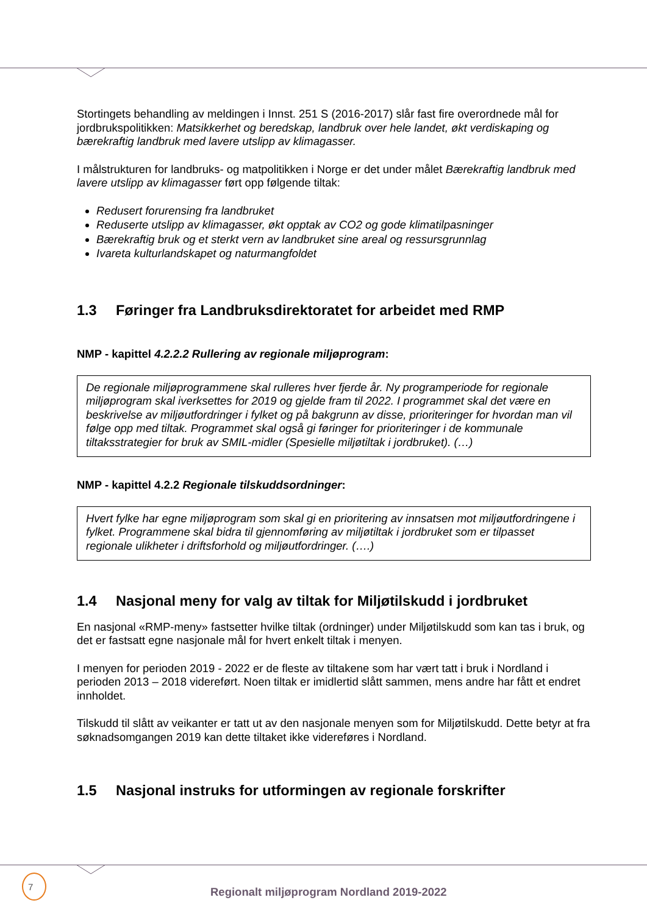Stortingets behandling av meldingen i Innst. 251 S (2016-2017) slår fast fire overordnede mål for jordbrukspolitikken: Matsikkerhet og beredskap, landbruk over hele landet, økt verdiskaping og bærekraftig landbruk med lavere utslipp av klimagasser.
I målstrukturen for landbruks- og matpolitikken i Norge er det under målet Bærekraftig landbruk med lavere utslipp av klimagasser ført opp følgende tiltak:
Redusert forurensing fra landbruket
Reduserte utslipp av klimagasser, økt opptak av CO2 og gode klimatilpasninger
Bærekraftig bruk og et sterkt vern av landbruket sine areal og ressursgrunnlag
Ivareta kulturlandskapet og naturmangfoldet
1.3 Føringer fra Landbruksdirektoratet for arbeidet med RMP
NMP - kapittel 4.2.2.2 Rullering av regionale miljøprogram:
De regionale miljøprogrammene skal rulleres hver fjerde år. Ny programperiode for regionale miljøprogram skal iverksettes for 2019 og gjelde fram til 2022. I programmet skal det være en beskrivelse av miljøutfordringer i fylket og på bakgrunn av disse, prioriteringer for hvordan man vil følge opp med tiltak. Programmet skal også gi føringer for prioriteringer i de kommunale tiltaksstrategier for bruk av SMIL-midler (Spesielle miljøtiltak i jordbruket). (…)
NMP - kapittel 4.2.2 Regionale tilskuddsordninger:
Hvert fylke har egne miljøprogram som skal gi en prioritering av innsatsen mot miljøutfordringene i fylket. Programmene skal bidra til gjennomføring av miljøtiltak i jordbruket som er tilpasset regionale ulikheter i driftsforhold og miljøutfordringer. (….)
1.4 Nasjonal meny for valg av tiltak for Miljøtilskudd i jordbruket
En nasjonal «RMP-meny» fastsetter hvilke tiltak (ordninger) under Miljøtilskudd som kan tas i bruk, og det er fastsatt egne nasjonale mål for hvert enkelt tiltak i menyen.
I menyen for perioden 2019 - 2022 er de fleste av tiltakene som har vært tatt i bruk i Nordland i perioden 2013 – 2018 videreført. Noen tiltak er imidlertid slått sammen, mens andre har fått et endret innholdet.
Tilskudd til slått av veikanter er tatt ut av den nasjonale menyen som for Miljøtilskudd. Dette betyr at fra søknadsomgangen 2019 kan dette tiltaket ikke videreføres i Nordland.
1.5 Nasjonal instruks for utformingen av regionale forskrifter
7
Regionalt miljøprogram Nordland 2019-2022